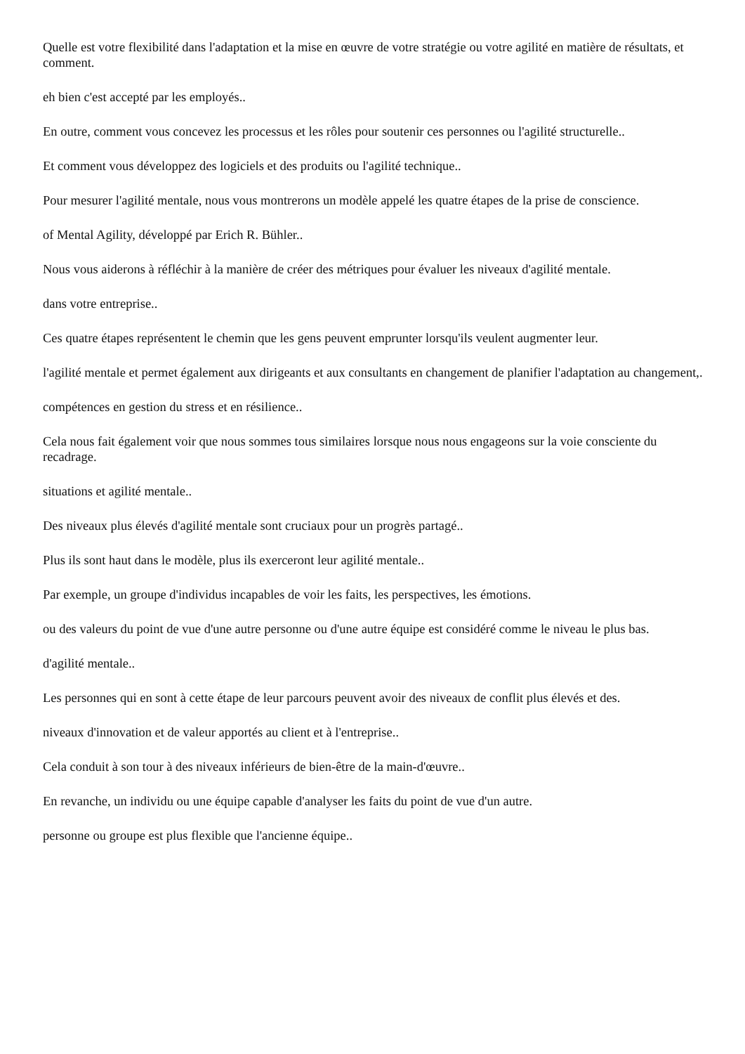Quelle est votre flexibilité dans l'adaptation et la mise en œuvre de votre stratégie ou votre agilité en matière de résultats, et comment.
eh bien c'est accepté par les employés..
En outre, comment vous concevez les processus et les rôles pour soutenir ces personnes ou l'agilité structurelle..
Et comment vous développez des logiciels et des produits ou l'agilité technique..
Pour mesurer l'agilité mentale, nous vous montrerons un modèle appelé les quatre étapes de la prise de conscience.
of Mental Agility, développé par Erich R. Bühler..
Nous vous aiderons à réfléchir à la manière de créer des métriques pour évaluer les niveaux d'agilité mentale.
dans votre entreprise..
Ces quatre étapes représentent le chemin que les gens peuvent emprunter lorsqu'ils veulent augmenter leur.
l'agilité mentale et permet également aux dirigeants et aux consultants en changement de planifier l'adaptation au changement,.
compétences en gestion du stress et en résilience..
Cela nous fait également voir que nous sommes tous similaires lorsque nous nous engageons sur la voie consciente du recadrage.
situations et agilité mentale..
Des niveaux plus élevés d'agilité mentale sont cruciaux pour un progrès partagé..
Plus ils sont haut dans le modèle, plus ils exerceront leur agilité mentale..
Par exemple, un groupe d'individus incapables de voir les faits, les perspectives, les émotions.
ou des valeurs du point de vue d'une autre personne ou d'une autre équipe est considéré comme le niveau le plus bas.
d'agilité mentale..
Les personnes qui en sont à cette étape de leur parcours peuvent avoir des niveaux de conflit plus élevés et des.
niveaux d'innovation et de valeur apportés au client et à l'entreprise..
Cela conduit à son tour à des niveaux inférieurs de bien-être de la main-d'œuvre..
En revanche, un individu ou une équipe capable d'analyser les faits du point de vue d'un autre.
personne ou groupe est plus flexible que l'ancienne équipe..